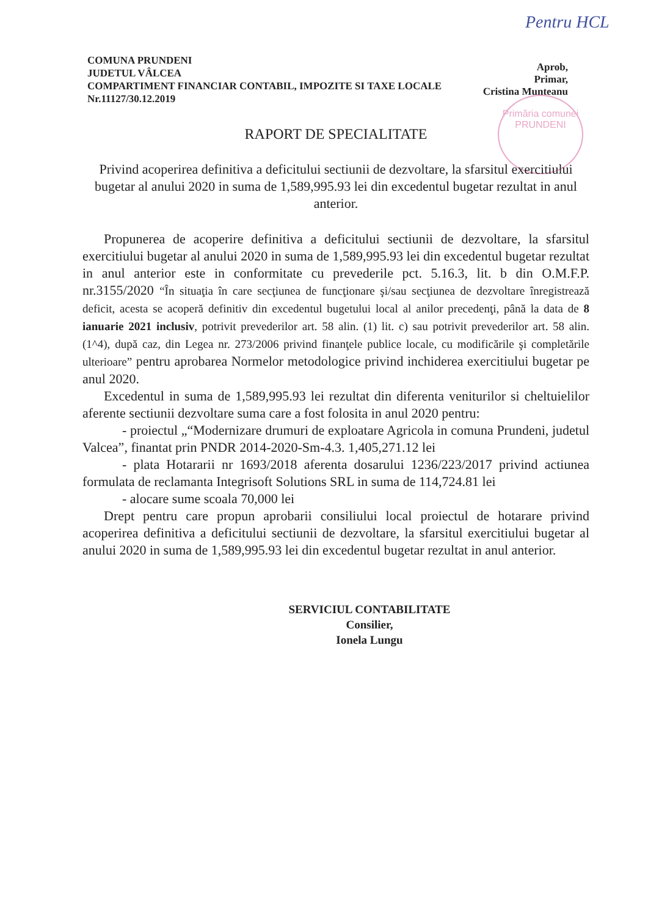Pentru HCL
COMUNA PRUNDENI
JUDETUL VÂLCEA
COMPARTIMENT FINANCIAR CONTABIL, IMPOZITE SI TAXE LOCALE
Nr.11127/30.12.2019
Aprob,
Primar,
Cristina Munteanu
Primăria comunei PRUNDENI
RAPORT DE SPECIALITATE
Privind acoperirea definitiva a deficitului sectiunii de dezvoltare, la sfarsitul exercitiului bugetar al anului 2020 in suma de 1,589,995.93 lei din excedentul bugetar rezultat in anul anterior.
Propunerea de acoperire definitiva a deficitului sectiunii de dezvoltare, la sfarsitul exercitiului bugetar al anului 2020 in suma de 1,589,995.93 lei din excedentul bugetar rezultat in anul anterior este in conformitate cu prevederile pct. 5.16.3, lit. b din O.M.F.P. nr.3155/2020 “În situaţia în care secţiunea de funcţionare şi/sau secţiunea de dezvoltare înregistrează deficit, acesta se acoperă definitiv din excedentul bugetului local al anilor precedenţi, până la data de 8 ianuarie 2021 inclusiv, potrivit prevederilor art. 58 alin. (1) lit. c) sau potrivit prevederilor art. 58 alin. (1^4), după caz, din Legea nr. 273/2006 privind finanţele publice locale, cu modificările şi completările ulterioare” pentru aprobarea Normelor metodologice privind inchiderea exercitiului bugetar pe anul 2020.
Excedentul in suma de 1,589,995.93 lei rezultat din diferenta veniturilor si cheltuielilor aferente sectiunii dezvoltare suma care a fost folosita in anul 2020 pentru:
- proiectul „“Modernizare drumuri de exploatare Agricola in comuna Prundeni, judetul Valcea”, finantat prin PNDR 2014-2020-Sm-4.3. 1,405,271.12 lei
- plata Hotararii nr 1693/2018 aferenta dosarului 1236/223/2017 privind actiunea formulata de reclamanta Integrisoft Solutions SRL in suma de 114,724.81 lei
- alocare sume scoala 70,000 lei
Drept pentru care propun aprobarii consiliului local proiectul de hotarare privind acoperirea definitiva a deficitului sectiunii de dezvoltare, la sfarsitul exercitiului bugetar al anului 2020 in suma de 1,589,995.93 lei din excedentul bugetar rezultat in anul anterior.
SERVICIUL CONTABILITATE
Consilier,
Ionela Lungu